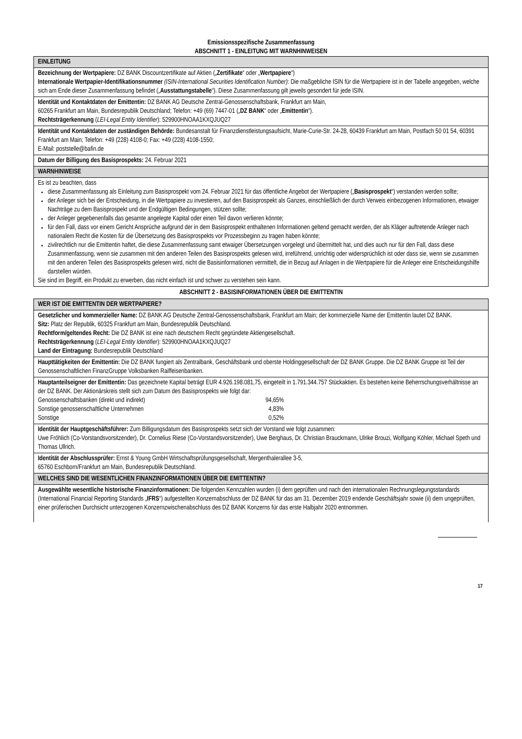Emissionsspezifische Zusammenfassung
ABSCHNITT 1 - EINLEITUNG MIT WARNHINWEISEN
EINLEITUNG
Bezeichnung der Wertpapiere: DZ BANK Discountzertifikate auf Aktien („Zertifikate“ oder „Wertpapiere“)
Internationale Wertpapier-Identifikationsnummer (ISIN-International Securities Identification Number): Die maßgebliche ISIN für die Wertpapiere ist in der Tabelle angegeben, welche sich am Ende dieser Zusammenfassung befindet („Ausstattungstabelle“). Diese Zusammenfassung gilt jeweils gesondert für jede ISIN.
Identität und Kontaktdaten der Emittentin: DZ BANK AG Deutsche Zentral-Genossenschaftsbank, Frankfurt am Main,
60265 Frankfurt am Main, Bundesrepublik Deutschland; Telefon: +49 (69) 7447-01 („DZ BANK“ oder „Emittentin“).
Rechtsträgerkennung (LEI-Legal Entity Identifier): 529900HNOAA1KXQJUQ27
Identität und Kontaktdaten der zuständigen Behörde: Bundesanstalt für Finanzdienstleistungsaufsicht, Marie-Curie-Str. 24-28, 60439 Frankfurt am Main, Postfach 50 01 54, 60391 Frankfurt am Main; Telefon: +49 (228) 4108-0; Fax: +49 (228) 4108-1550;
E-Mail: poststelle@bafin.de
Datum der Billigung des Basisprospekts: 24. Februar 2021
WARNHINWEISE
Es ist zu beachten, dass
diese Zusammenfassung als Einleitung zum Basisprospekt vom 24. Februar 2021 für das öffentliche Angebot der Wertpapiere („Basisprospekt“) verstanden werden sollte;
der Anleger sich bei der Entscheidung, in die Wertpapiere zu investieren, auf den Basisprospekt als Ganzes, einschließlich der durch Verweis einbezogenen Informationen, etwaiger Nachträge zu dem Basisprospekt und der Endgültigen Bedingungen, stützen sollte;
der Anleger gegebenenfalls das gesamte angelegte Kapital oder einen Teil davon verlieren könnte;
für den Fall, dass vor einem Gericht Ansprüche aufgrund der in dem Basisprospekt enthaltenen Informationen geltend gemacht werden, der als Kläger auftretende Anleger nach nationalem Recht die Kosten für die Übersetzung des Basisprospekts vor Prozessbeginn zu tragen haben könnte;
zivilrechtlich nur die Emittentin haftet, die diese Zusammenfassung samt etwaiger Übersetzungen vorgelegt und übermittelt hat, und dies auch nur für den Fall, dass diese Zusammenfassung, wenn sie zusammen mit den anderen Teilen des Basisprospekts gelesen wird, irreführend, unrichtig oder widersprüchlich ist oder dass sie, wenn sie zusammen mit den anderen Teilen des Basisprospekts gelesen wird, nicht die Basisinformationen vermittelt, die in Bezug auf Anlagen in die Wertpapiere für die Anleger eine Entscheidungshilfe darstellen würden.
Sie sind im Begriff, ein Produkt zu erwerben, das nicht einfach ist und schwer zu verstehen sein kann.
ABSCHNITT 2 - BASISINFORMATIONEN ÜBER DIE EMITTENTIN
WER IST DIE EMITTENTIN DER WERTPAPIERE?
Gesetzlicher und kommerzieller Name: DZ BANK AG Deutsche Zentral-Genossenschaftsbank, Frankfurt am Main; der kommerzielle Name der Emittentin lautet DZ BANK.
Sitz: Platz der Republik, 60325 Frankfurt am Main, Bundesrepublik Deutschland.
Rechtform/geltendes Recht: Die DZ BANK ist eine nach deutschem Recht gegründete Aktiengesellschaft.
Rechtsträgerkennung (LEI-Legal Entity Identifier): 529900HNOAA1KXQJUQ27
Land der Eintragung: Bundesrepublik Deutschland
Haupttätigkeiten der Emittentin: Die DZ BANK fungiert als Zentralbank, Geschäftsbank und oberste Holdinggesellschaft der DZ BANK Gruppe. Die DZ BANK Gruppe ist Teil der Genossenschaftlichen FinanzGruppe Volksbanken Raiffeisenbanken.
Hauptanteilseigner der Emittentin: Das gezeichnete Kapital beträgt EUR 4.926.198.081,75, eingeteilt in 1.791.344.757 Stückaktien. Es bestehen keine Beherrschungsverhältnisse an der DZ BANK. Der Aktionärskreis stellt sich zum Datum des Basisprospekts wie folgt dar:
| Genossenschaftsbanken (direkt und indirekt) | 94,65% |
| Sonstige genossenschaftliche Unternehmen | 4,83% |
| Sonstige | 0,52% |
Identität der Hauptgeschäftsführer: Zum Billigungsdatum des Basisprospekts setzt sich der Vorstand wie folgt zusammen:
Uwe Fröhlich (Co-Vorstandsvorsitzender), Dr. Cornelius Riese (Co-Vorstandsvorsitzender), Uwe Berghaus, Dr. Christian Brauckmann, Ulrike Brouzi, Wolfgang Köhler, Michael Speth und Thomas Ullrich.
Identität der Abschlussprüfer: Ernst & Young GmbH Wirtschaftsprüfungsgesellschaft, Mergenthalerallee 3-5,
65760 Eschborn/Frankfurt am Main, Bundesrepublik Deutschland.
WELCHES SIND DIE WESENTLICHEN FINANZINFORMATIONEN ÜBER DIE EMITTENTIN?
Ausgewählte wesentliche historische Finanzinformationen: Die folgenden Kennzahlen wurden (i) dem geprüften und nach den internationalen Rechnungslegungsstandards (International Financial Reporting Standards „IFRS“) aufgestellten Konzernabschluss der DZ BANK für das am 31. Dezember 2019 endende Geschäftsjahr sowie (ii) dem ungeprüften, einer prüferischen Durchsicht unterzogenen Konzernzwischenabschluss des DZ BANK Konzerns für das erste Halbjahr 2020 entnommen.
17